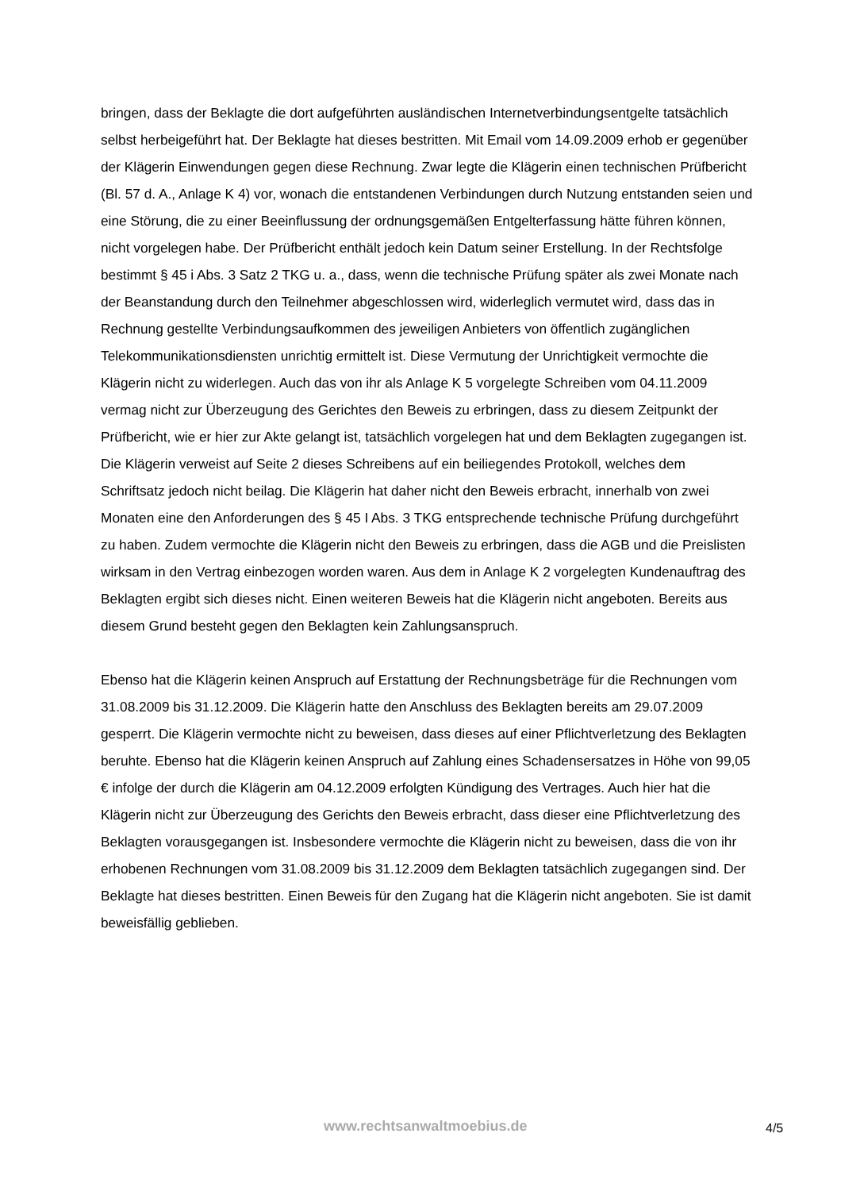bringen, dass der Beklagte die dort aufgeführten ausländischen Internetverbindungsentgelte tatsächlich selbst herbeigeführt hat. Der Beklagte hat dieses bestritten. Mit Email vom 14.09.2009 erhob er gegenüber der Klägerin Einwendungen gegen diese Rechnung. Zwar legte die Klägerin einen technischen Prüfbericht (Bl. 57 d. A., Anlage K 4) vor, wonach die entstandenen Verbindungen durch Nutzung entstanden seien und eine Störung, die zu einer Beeinflussung der ordnungsgemäßen Entgelterfassung hätte führen können, nicht vorgelegen habe. Der Prüfbericht enthält jedoch kein Datum seiner Erstellung. In der Rechtsfolge bestimmt § 45 i Abs. 3 Satz 2 TKG u. a., dass, wenn die technische Prüfung später als zwei Monate nach der Beanstandung durch den Teilnehmer abgeschlossen wird, widerleglich vermutet wird, dass das in Rechnung gestellte Verbindungsaufkommen des jeweiligen Anbieters von öffentlich zugänglichen Telekommunikationsdiensten unrichtig ermittelt ist. Diese Vermutung der Unrichtigkeit vermochte die Klägerin nicht zu widerlegen. Auch das von ihr als Anlage K 5 vorgelegte Schreiben vom 04.11.2009 vermag nicht zur Überzeugung des Gerichtes den Beweis zu erbringen, dass zu diesem Zeitpunkt der Prüfbericht, wie er hier zur Akte gelangt ist, tatsächlich vorgelegen hat und dem Beklagten zugegangen ist. Die Klägerin verweist auf Seite 2 dieses Schreibens auf ein beiliegendes Protokoll, welches dem Schriftsatz jedoch nicht beilag. Die Klägerin hat daher nicht den Beweis erbracht, innerhalb von zwei Monaten eine den Anforderungen des § 45 I Abs. 3 TKG entsprechende technische Prüfung durchgeführt zu haben. Zudem vermochte die Klägerin nicht den Beweis zu erbringen, dass die AGB und die Preislisten wirksam in den Vertrag einbezogen worden waren. Aus dem in Anlage K 2 vorgelegten Kundenauftrag des Beklagten ergibt sich dieses nicht. Einen weiteren Beweis hat die Klägerin nicht angeboten. Bereits aus diesem Grund besteht gegen den Beklagten kein Zahlungsanspruch.
Ebenso hat die Klägerin keinen Anspruch auf Erstattung der Rechnungsbeträge für die Rechnungen vom 31.08.2009 bis 31.12.2009. Die Klägerin hatte den Anschluss des Beklagten bereits am 29.07.2009 gesperrt. Die Klägerin vermochte nicht zu beweisen, dass dieses auf einer Pflichtverletzung des Beklagten beruhte. Ebenso hat die Klägerin keinen Anspruch auf Zahlung eines Schadensersatzes in Höhe von 99,05 € infolge der durch die Klägerin am 04.12.2009 erfolgten Kündigung des Vertrages. Auch hier hat die Klägerin nicht zur Überzeugung des Gerichts den Beweis erbracht, dass dieser eine Pflichtverletzung des Beklagten vorausgegangen ist. Insbesondere vermochte die Klägerin nicht zu beweisen, dass die von ihr erhobenen Rechnungen vom 31.08.2009 bis 31.12.2009 dem Beklagten tatsächlich zugegangen sind. Der Beklagte hat dieses bestritten. Einen Beweis für den Zugang hat die Klägerin nicht angeboten. Sie ist damit beweisfällig geblieben.
www.rechtsanwaltmoebius.de 4/5